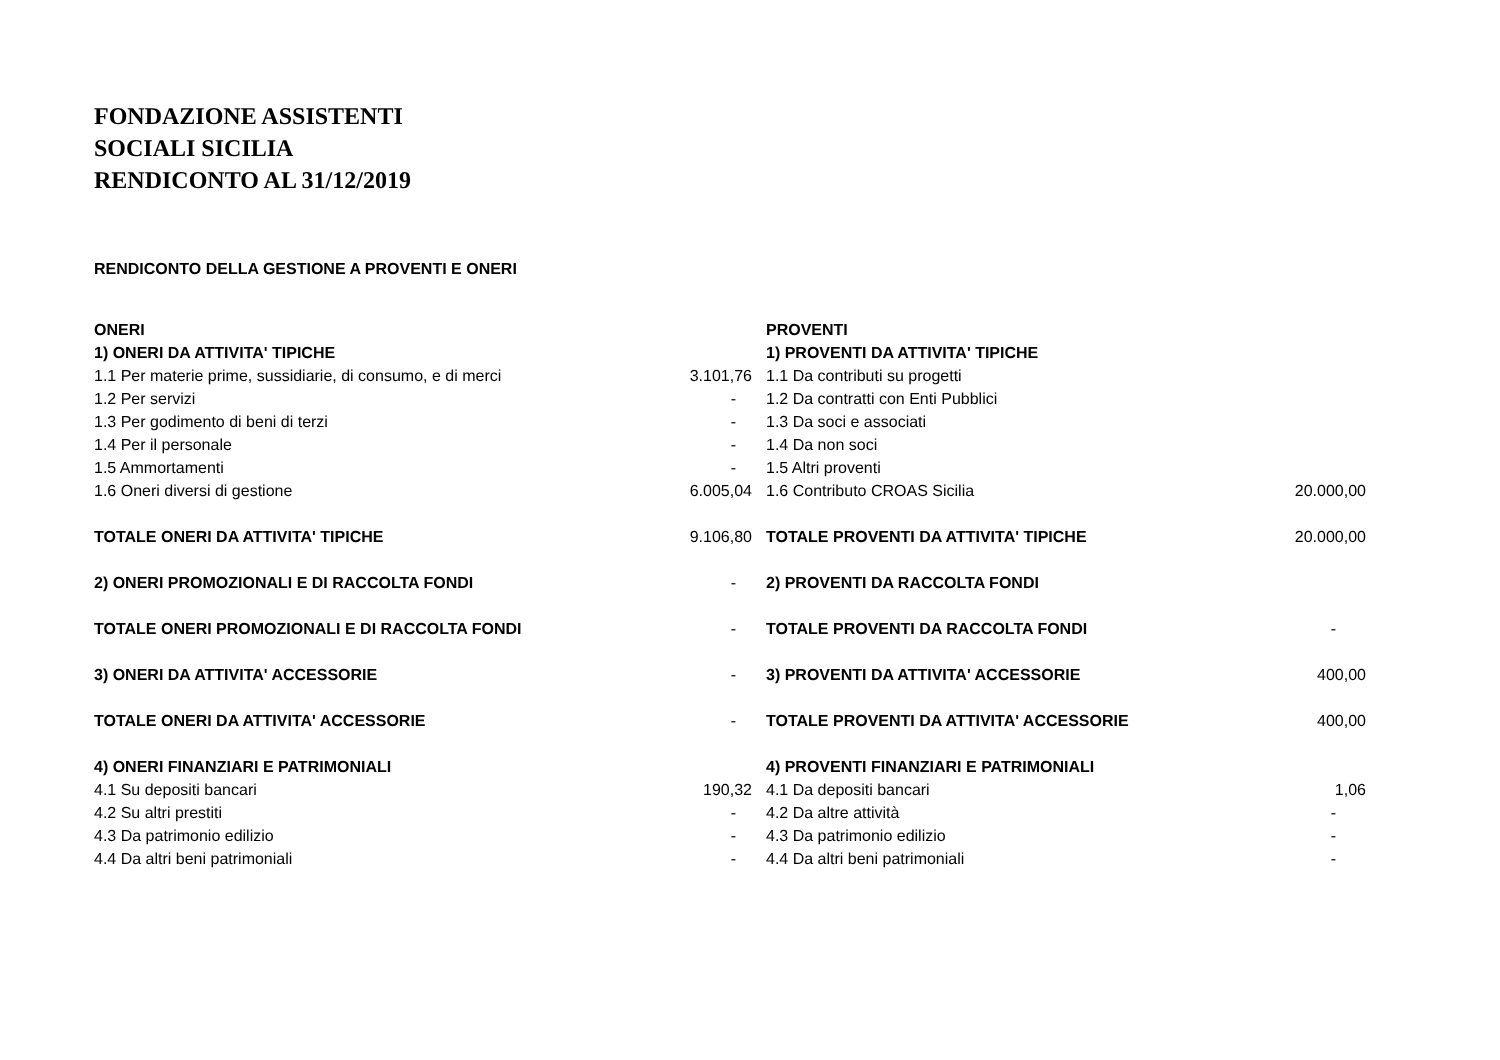FONDAZIONE ASSISTENTI
SOCIALI SICILIA
RENDICONTO AL 31/12/2019
RENDICONTO DELLA GESTIONE A PROVENTI E ONERI
| ONERI | | PROVENTI | |
| 1) ONERI DA ATTIVITA' TIPICHE | | 1) PROVENTI DA ATTIVITA' TIPICHE | |
| 1.1 Per materie prime, sussidiarie, di consumo, e di merci | 3.101,76 | 1.1 Da contributi su progetti | |
| 1.2 Per servizi | - | 1.2 Da contratti con Enti Pubblici | |
| 1.3 Per godimento di beni di terzi | - | 1.3 Da soci e associati | |
| 1.4 Per il personale | - | 1.4 Da non soci | |
| 1.5 Ammortamenti | - | 1.5 Altri proventi | |
| 1.6 Oneri diversi di gestione | 6.005,04 | 1.6 Contributo CROAS Sicilia | 20.000,00 |
| TOTALE ONERI DA ATTIVITA' TIPICHE | 9.106,80 | TOTALE PROVENTI DA ATTIVITA' TIPICHE | 20.000,00 |
| 2) ONERI PROMOZIONALI E DI RACCOLTA FONDI | - | 2) PROVENTI DA RACCOLTA FONDI | |
| TOTALE ONERI PROMOZIONALI E DI RACCOLTA FONDI | - | TOTALE PROVENTI DA RACCOLTA FONDI | - |
| 3) ONERI DA ATTIVITA' ACCESSORIE | - | 3) PROVENTI DA ATTIVITA' ACCESSORIE | 400,00 |
| TOTALE ONERI DA ATTIVITA' ACCESSORIE | - | TOTALE PROVENTI DA ATTIVITA' ACCESSORIE | 400,00 |
| 4) ONERI FINANZIARI E PATRIMONIALI | | 4) PROVENTI FINANZIARI E PATRIMONIALI | |
| 4.1 Su depositi bancari | 190,32 | 4.1 Da depositi bancari | 1,06 |
| 4.2 Su altri prestiti | - | 4.2 Da altre attività | - |
| 4.3 Da patrimonio edilizio | - | 4.3 Da patrimonio edilizio | - |
| 4.4 Da altri beni patrimoniali | - | 4.4 Da altri beni patrimoniali | - |